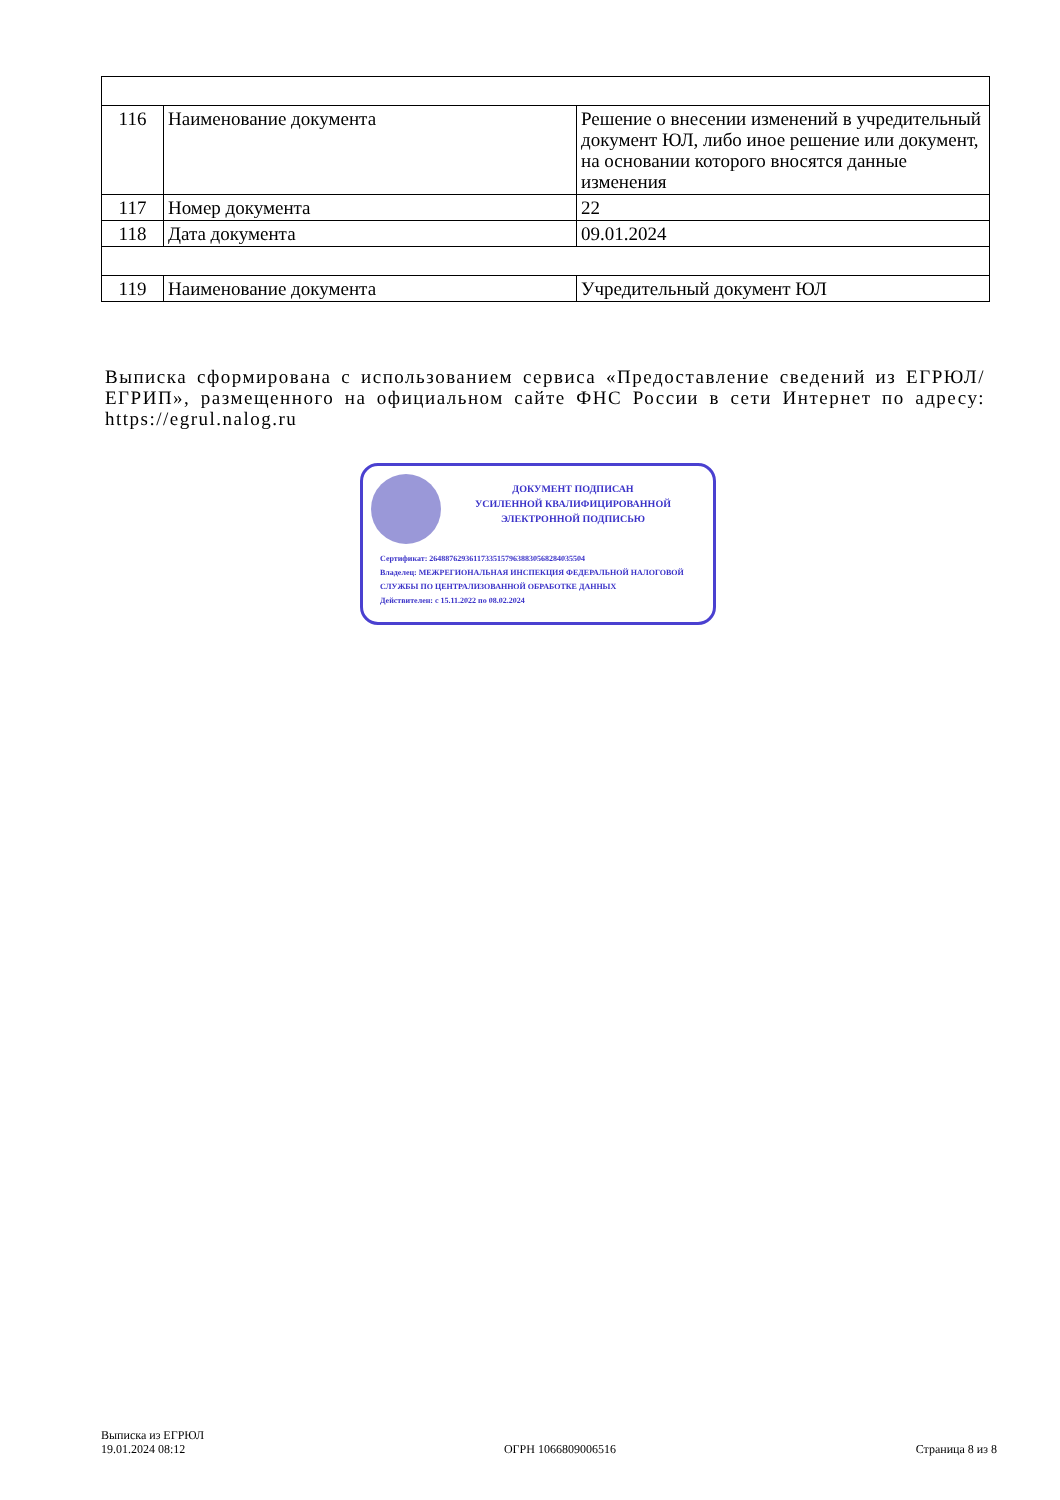| 116 | Наименование документа | Решение о внесении изменений в учредительный документ ЮЛ, либо иное решение или документ, на основании которого вносятся данные изменения |
| 117 | Номер документа | 22 |
| 118 | Дата документа | 09.01.2024 |
| 119 | Наименование документа | Учредительный документ ЮЛ |
Выписка сформирована с использованием сервиса «Предоставление сведений из ЕГРЮЛ/ЕГРИП», размещенного на официальном сайте ФНС России в сети Интернет по адресу: https://egrul.nalog.ru
ДОКУМЕНТ ПОДПИСАН
УСИЛЕННОЙ КВАЛИФИЦИРОВАННОЙ
ЭЛЕКТРОННОЙ ПОДПИСЬЮ
Сертификат: 264887629361173351579638830568284035504
Владелец: МЕЖРЕГИОНАЛЬНАЯ ИНСПЕКЦИЯ ФЕДЕРАЛЬНОЙ НАЛОГОВОЙ СЛУЖБЫ ПО ЦЕНТРАЛИЗОВАННОЙ ОБРАБОТКЕ ДАННЫХ
Действителен: с 15.11.2022 по 08.02.2024
Выписка из ЕГРЮЛ
19.01.2024 08:12
ОГРН 1066809006516
Страница 8 из 8